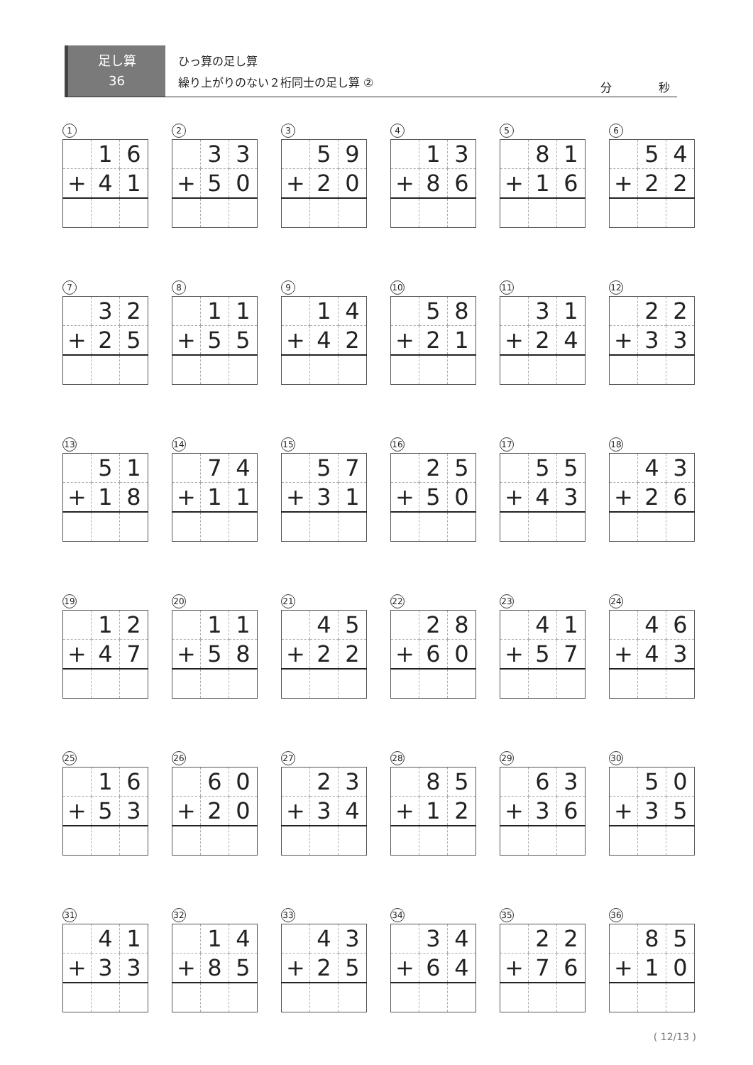足し算
36
ひっ算の足し算
繰り上がりのない２桁同士の足し算 ②
分 秒
1
| | 1 | 6 |
| + | 4 | 1 |
2
| | 3 | 3 |
| + | 5 | 0 |
3
| | 5 | 9 |
| + | 2 | 0 |
4
| | 1 | 3 |
| + | 8 | 6 |
5
| | 8 | 1 |
| + | 1 | 6 |
6
| | 5 | 4 |
| + | 2 | 2 |
7
| | 3 | 2 |
| + | 2 | 5 |
8
| | 1 | 1 |
| + | 5 | 5 |
9
| | 1 | 4 |
| + | 4 | 2 |
10
| | 5 | 8 |
| + | 2 | 1 |
11
| | 3 | 1 |
| + | 2 | 4 |
12
| | 2 | 2 |
| + | 3 | 3 |
13
| | 5 | 1 |
| + | 1 | 8 |
14
| | 7 | 4 |
| + | 1 | 1 |
15
| | 5 | 7 |
| + | 3 | 1 |
16
| | 2 | 5 |
| + | 5 | 0 |
17
| | 5 | 5 |
| + | 4 | 3 |
18
| | 4 | 3 |
| + | 2 | 6 |
19
| | 1 | 2 |
| + | 4 | 7 |
20
| | 1 | 1 |
| + | 5 | 8 |
21
| | 4 | 5 |
| + | 2 | 2 |
22
| | 2 | 8 |
| + | 6 | 0 |
23
| | 4 | 1 |
| + | 5 | 7 |
24
| | 4 | 6 |
| + | 4 | 3 |
25
| | 1 | 6 |
| + | 5 | 3 |
26
| | 6 | 0 |
| + | 2 | 0 |
27
| | 2 | 3 |
| + | 3 | 4 |
28
| | 8 | 5 |
| + | 1 | 2 |
29
| | 6 | 3 |
| + | 3 | 6 |
30
| | 5 | 0 |
| + | 3 | 5 |
31
| | 4 | 1 |
| + | 3 | 3 |
32
| | 1 | 4 |
| + | 8 | 5 |
33
| | 4 | 3 |
| + | 2 | 5 |
34
| | 3 | 4 |
| + | 6 | 4 |
35
| | 2 | 2 |
| + | 7 | 6 |
36
| | 8 | 5 |
| + | 1 | 0 |
( 12/13 )